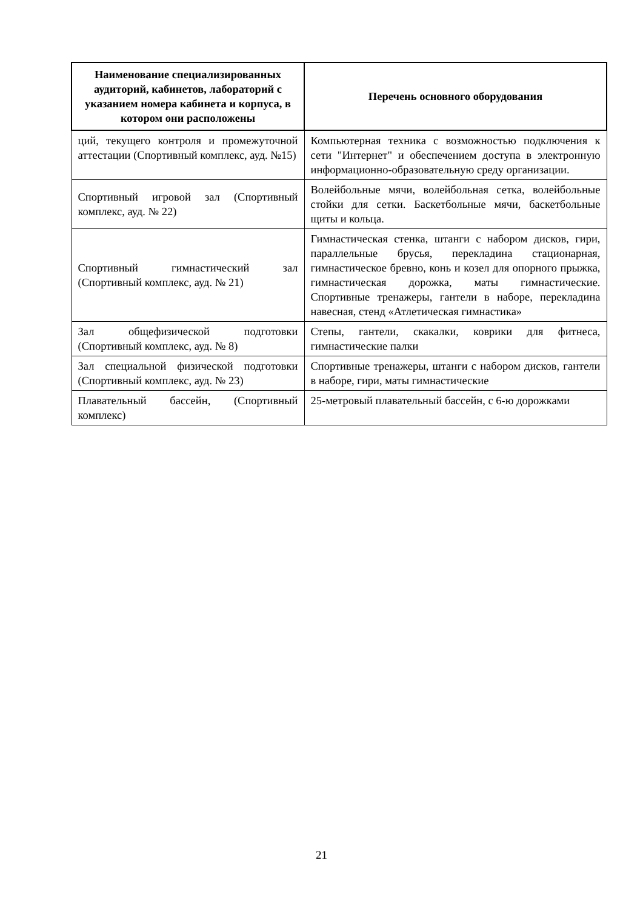| Наименование специализированных аудиторий, кабинетов, лабораторий с указанием номера кабинета и корпуса, в котором они расположены | Перечень основного оборудования |
| --- | --- |
| ций, текущего контроля и промежуточной аттестации (Спортивный комплекс, ауд. №15) | Компьютерная техника с возможностью подключения к сети "Интернет" и обеспечением доступа в электронную информационно-образовательную среду организации. |
| Спортивный игровой зал (Спортивный комплекс, ауд. № 22) | Волейбольные мячи, волейбольная сетка, волейбольные стойки для сетки. Баскетбольные мячи, баскетбольные щиты и кольца. |
| Спортивный гимнастический зал (Спортивный комплекс, ауд. № 21) | Гимнастическая стенка, штанги с набором дисков, гири, параллельные брусья, перекладина стационарная, гимнастическое бревно, конь и козел для опорного прыжка, гимнастическая дорожка, маты гимнастические. Спортивные тренажеры, гантели в наборе, перекладина навесная, стенд «Атлетическая гимнастика» |
| Зал общефизической подготовки (Спортивный комплекс, ауд. № 8) | Степы, гантели, скакалки, коврики для фитнеса, гимнастические палки |
| Зал специальной физической подготовки (Спортивный комплекс, ауд. № 23) | Спортивные тренажеры, штанги с набором дисков, гантели в наборе, гири, маты гимнастические |
| Плавательный бассейн, (Спортивный комплекс) | 25-метровый плавательный бассейн, с 6-ю дорожками |
21